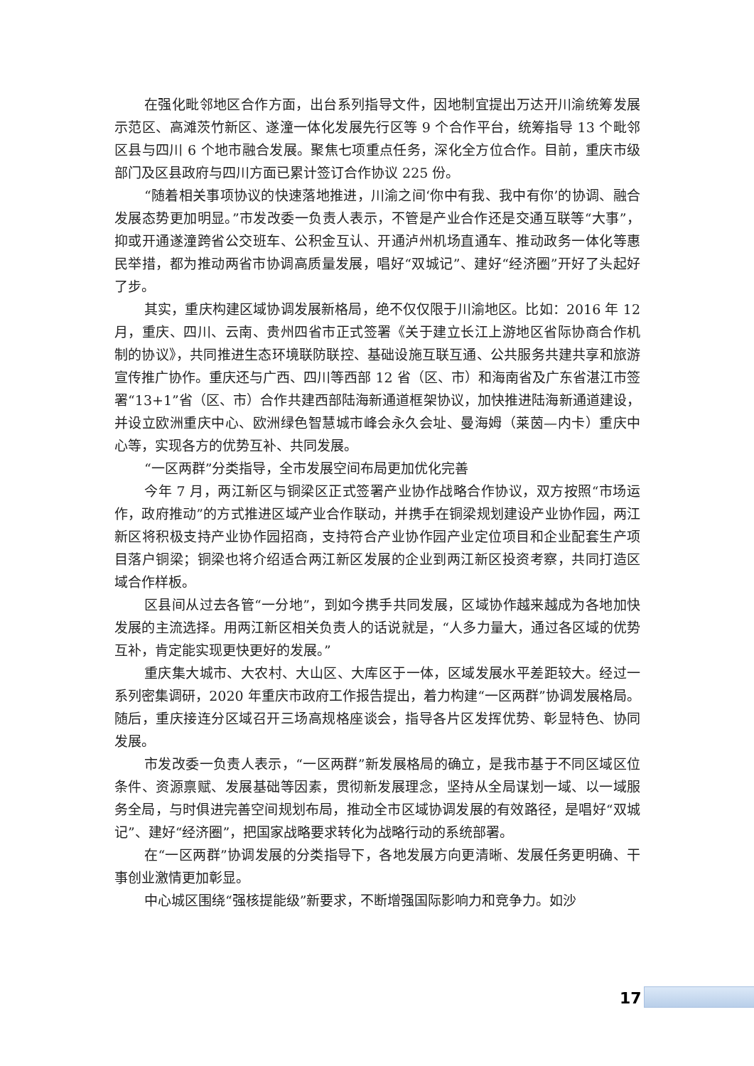在强化毗邻地区合作方面，出台系列指导文件，因地制宜提出万达开川渝统筹发展示范区、高滩茨竹新区、遂潼一体化发展先行区等 9 个合作平台，统筹指导 13 个毗邻区县与四川 6 个地市融合发展。聚焦七项重点任务，深化全方位合作。目前，重庆市级部门及区县政府与四川方面已累计签订合作协议 225 份。
“随着相关事项协议的快速落地推进，川渝之间‘你中有我、我中有你’的协调、融合发展态势更加明显。”市发改委一负责人表示，不管是产业合作还是交通互联等“大事”，抑或开通遂潼跨省公交班车、公积金互认、开通泸州机场直通车、推动政务一体化等惠民举措，都为推动两省市协调高质量发展，唱好“双城记”、建好“经济圈”开好了头起好了步。
其实，重庆构建区域协调发展新格局，绝不仅仅限于川渝地区。比如：2016 年 12 月，重庆、四川、云南、贵州四省市正式签署《关于建立长江上游地区省际协商合作机制的协议》，共同推进生态环境联防联控、基础设施互联互通、公共服务共建共享和旅游宣传推广协作。重庆还与广西、四川等西部 12 省（区、市）和海南省及广东省湛江市签署“13+1”省（区、市）合作共建西部陆海新通道框架协议，加快推进陆海新通道建设，并设立欧洲重庆中心、欧洲绿色智慧城市峰会永久会址、曼海姆（莱茵—内卡）重庆中心等，实现各方的优势互补、共同发展。
“一区两群”分类指导，全市发展空间布局更加优化完善
今年 7 月，两江新区与铜梁区正式签署产业协作战略合作协议，双方按照“市场运作，政府推动”的方式推进区域产业合作联动，并携手在铜梁规划建设产业协作园，两江新区将积极支持产业协作园招商，支持符合产业协作园产业定位项目和企业配套生产项目落户铜梁；铜梁也将介绍适合两江新区发展的企业到两江新区投资考察，共同打造区域合作样板。
区县间从过去各管“一分地”，到如今携手共同发展，区域协作越来越成为各地加快发展的主流选择。用两江新区相关负责人的话说就是，“人多力量大，通过各区域的优势互补，肯定能实现更快更好的发展。”
重庆集大城市、大农村、大山区、大库区于一体，区域发展水平差距较大。经过一系列密集调研，2020 年重庆市政府工作报告提出，着力构建“一区两群”协调发展格局。随后，重庆接连分区域召开三场高规格座谈会，指导各片区发挥优势、彰显特色、协同发展。
市发改委一负责人表示，“一区两群”新发展格局的确立，是我市基于不同区域区位条件、资源禀赋、发展基础等因素，贯彻新发展理念，坚持从全局谋划一域、以一域服务全局，与时俱进完善空间规划布局，推动全市区域协调发展的有效路径，是唱好“双城记”、建好“经济圈”，把国家战略要求转化为战略行动的系统部署。
在“一区两群”协调发展的分类指导下，各地发展方向更清晰、发展任务更明确、干事创业激情更加彰显。
中心城区围绕“强核提能级”新要求，不断增强国际影响力和竞争力。如沙
17